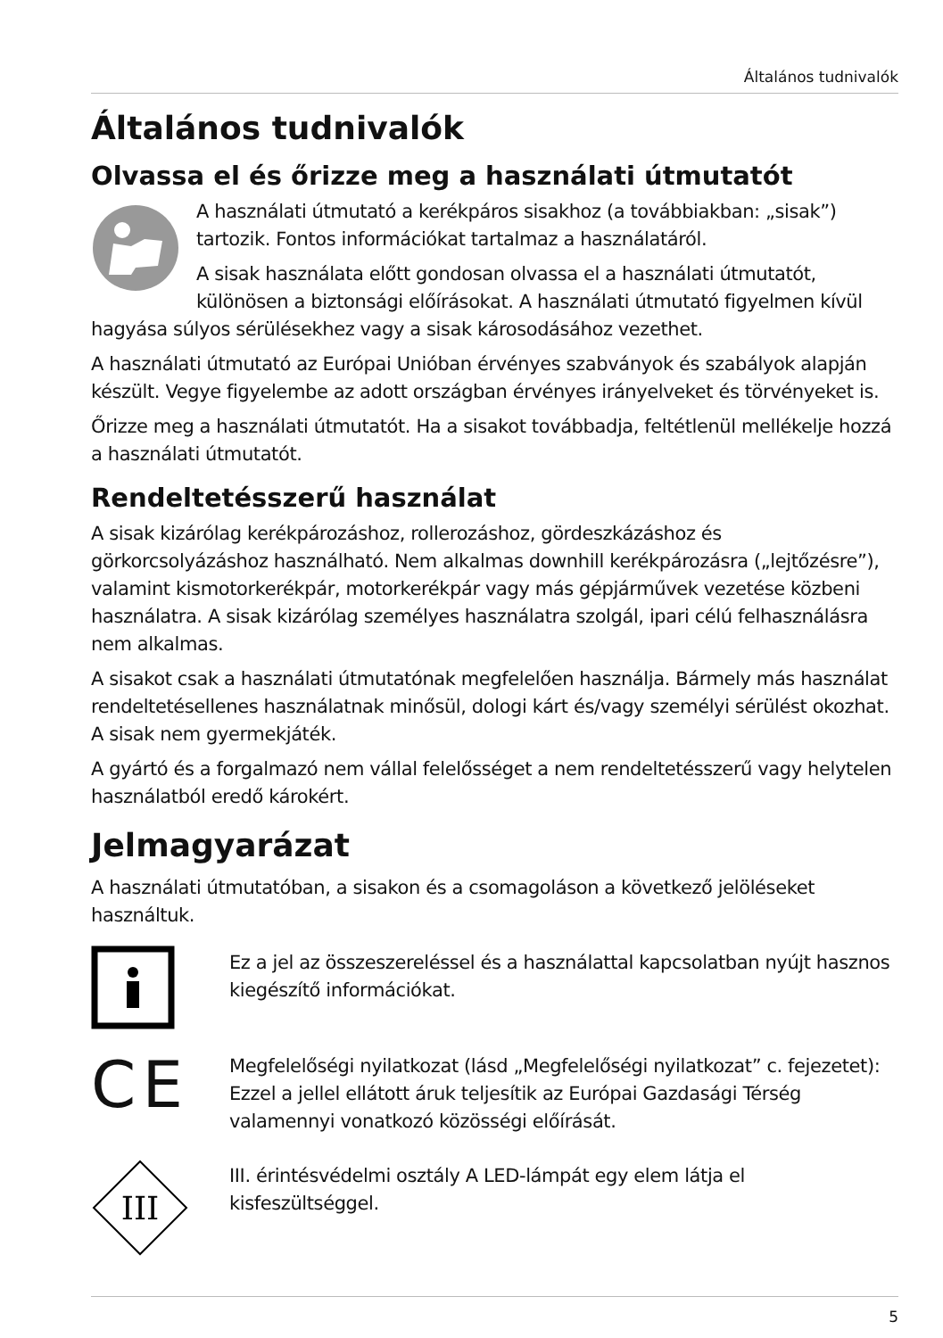Általános tudnivalók
Általános tudnivalók
Olvassa el és őrizze meg a használati útmutatót
A használati útmutató a kerékpáros sisakhoz (a továbbiakban: „sisak”) tartozik. Fontos információkat tartalmaz a használatáról.
A sisak használata előtt gondosan olvassa el a használati útmutatót, különösen a biztonsági előírásokat. A használati útmutató figyelmen kívül hagyása súlyos sérülésekhez vagy a sisak károsodásához vezethet.
A használati útmutató az Európai Unióban érvényes szabványok és szabályok alapján készült. Vegye figyelembe az adott országban érvényes irányelveket és törvényeket is.
Őrizze meg a használati útmutatót. Ha a sisakot továbbadja, feltétlenül mellékelje hozzá a használati útmutatót.
Rendeltetésszerű használat
A sisak kizárólag kerékpározáshoz, rollerozáshoz, gördeszkázáshoz és görkorcsolyázáshoz használható. Nem alkalmas downhill kerékpározásra („lejtőzésre”), valamint kismotorkerékpár, motorkerékpár vagy más gépjárművek vezetése közbeni használatra. A sisak kizárólag személyes használatra szolgál, ipari célú felhasználásra nem alkalmas.
A sisakot csak a használati útmutatónak megfelelően használja. Bármely más használat rendeltetésellenes használatnak minősül, dologi kárt és/vagy személyi sérülést okozhat. A sisak nem gyermekjáték.
A gyártó és a forgalmazó nem vállal felelősséget a nem rendeltetésszerű vagy helytelen használatból eredő károkért.
Jelmagyarázat
A használati útmutatóban, a sisakon és a csomagoláson a következő jelöléseket használtuk.
Ez a jel az összeszereléssel és a használattal kapcsolatban nyújt hasznos kiegészítő információkat.
C E
Megfelelőségi nyilatkozat (lásd „Megfelelőségi nyilatkozat” c. fejezetet): Ezzel a jellel ellátott áruk teljesítik az Európai Gazdasági Térség valamennyi vonatkozó közösségi előírását.
III
III. érintésvédelmi osztály A LED-lámpát egy elem látja el kisfeszültséggel.
5